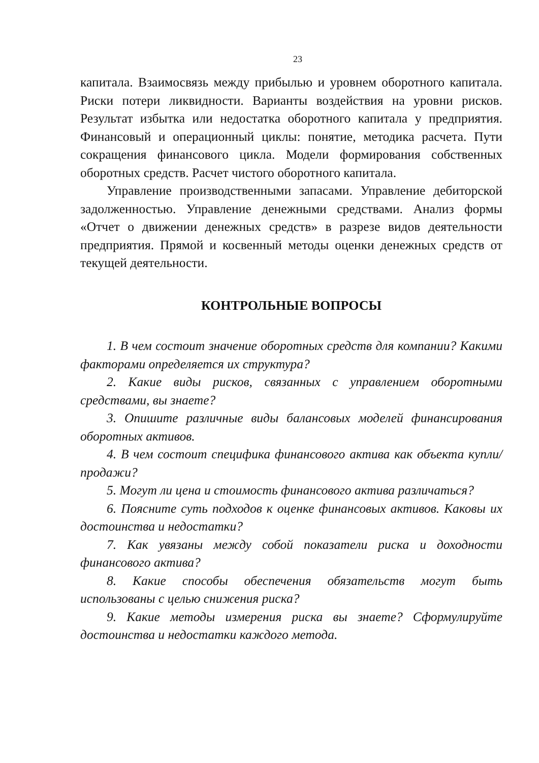23
капитала. Взаимосвязь между прибылью и уровнем оборотного капитала. Риски потери ликвидности. Варианты воздействия на уровни рисков. Результат избытка или недостатка оборотного капитала у предприятия. Финансовый и операционный циклы: понятие, методика расчета. Пути сокращения финансового цикла. Модели формирования собственных оборотных средств. Расчет чистого оборотного капитала.
Управление производственными запасами. Управление дебиторской задолженностью. Управление денежными средствами. Анализ формы «Отчет о движении денежных средств» в разрезе видов деятельности предприятия. Прямой и косвенный методы оценки денежных средств от текущей деятельности.
КОНТРОЛЬНЫЕ ВОПРОСЫ
1. В чем состоит значение оборотных средств для компании? Какими факторами определяется их структура?
2. Какие виды рисков, связанных с управлением оборотными средствами, вы знаете?
3. Опишите различные виды балансовых моделей финансирования оборотных активов.
4. В чем состоит специфика финансового актива как объекта купли/продажи?
5. Могут ли цена и стоимость финансового актива различаться?
6. Поясните суть подходов к оценке финансовых активов. Каковы их достоинства и недостатки?
7. Как увязаны между собой показатели риска и доходности финансового актива?
8. Какие способы обеспечения обязательств могут быть использованы с целью снижения риска?
9. Какие методы измерения риска вы знаете? Сформулируйте достоинства и недостатки каждого метода.